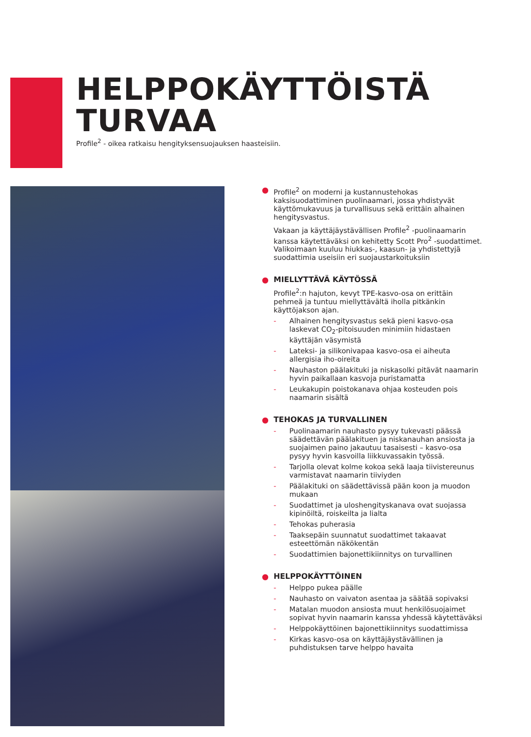HELPPOKÄYTTÖISTÄ
TURVAA
Profile<sup>2</sup> - oikea ratkaisu hengityksensuojauksen haasteisiin.
●
Profile<sup>2</sup> on moderni ja kustannustehokas kaksisuodattiminen puolinaamari, jossa yhdistyvät käyttömukavuus ja turvallisuus sekä erittäin alhainen hengitysvastus.
Vakaan ja käyttäjäystävällisen Profile<sup>2</sup> -puolinaamarin kanssa käytettäväksi on kehitetty Scott Pro<sup>2</sup> -suodattimet. Valikoimaan kuuluu hiukkas-, kaasun- ja yhdistettyjä suodattimia useisiin eri suojaustarkoituksiin
●
MIELLYTTÄVÄ KÄYTÖSSÄ
Profile<sup>2</sup>:n hajuton, kevyt TPE-kasvo-osa on erittäin pehmeä ja tuntuu miellyttävältä iholla pitkänkin käyttöjakson ajan.
- Alhainen hengitysvastus sekä pieni kasvo-osa laskevat CO<sub>2</sub>-pitoisuuden minimiin hidastaen käyttäjän väsymistä
- Lateksi- ja silikonivapaa kasvo-osa ei aiheuta allergisia iho-oireita
- Nauhaston päälakituki ja niskasolki pitävät naamarin hyvin paikallaan kasvoja puristamatta
- Leukakupin poistokanava ohjaa kosteuden pois naamarin sisältä
●
TEHOKAS JA TURVALLINEN
- Puolinaamarin nauhasto pysyy tukevasti päässä säädettävän päälakituen ja niskanauhan ansiosta ja suojaimen paino jakautuu tasaisesti – kasvo-osa pysyy hyvin kasvoilla liikkuvassakin työssä.
- Tarjolla olevat kolme kokoa sekä laaja tiivistereunus varmistavat naamarin tiiviyden
- Päälakituki on säädettävissä pään koon ja muodon mukaan
- Suodattimet ja uloshengityskanava ovat suojassa kipinöiltä, roiskeilta ja lialta
- Tehokas puherasia
- Taaksepäin suunnatut suodattimet takaavat esteettömän näkökentän
- Suodattimien bajonettikiinnitys on turvallinen
●
HELPPOKÄYTTÖINEN
- Helppo pukea päälle
- Nauhasto on vaivaton asentaa ja säätää sopivaksi
- Matalan muodon ansiosta muut henkilösuojaimet sopivat hyvin naamarin kanssa yhdessä käytettäväksi
- Helppokäyttöinen bajonettikiinnitys suodattimissa
- Kirkas kasvo-osa on käyttäjäystävällinen ja puhdistuksen tarve helppo havaita